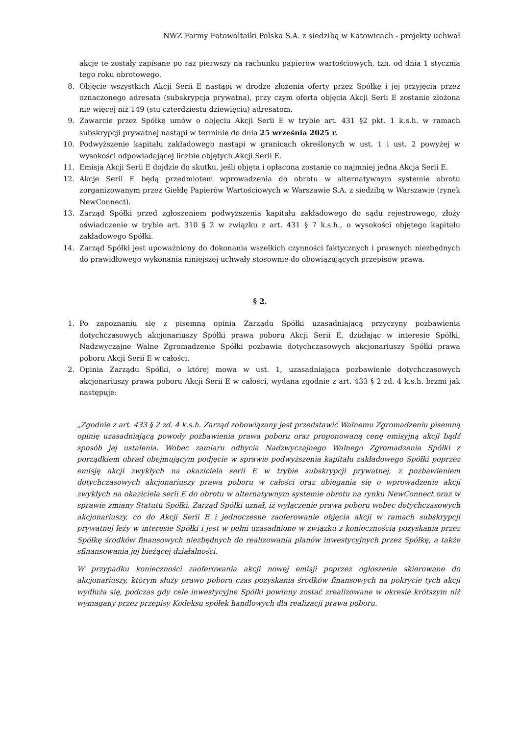NWZ Farmy Fotowoltaiki Polska S.A. z siedzibą w Katowicach - projekty uchwał
akcje te zostały zapisane po raz pierwszy na rachunku papierów wartościowych, tzn. od dnia 1 stycznia tego roku obrotowego.
8. Objęcie wszystkich Akcji Serii E nastąpi w drodze złożenia oferty przez Spółkę i jej przyjęcia przez oznaczonego adresata (subskrypcja prywatna), przy czym oferta objęcia Akcji Serii E zostanie złożona nie więcej niż 149 (stu czterdziestu dziewięciu) adresatom.
9. Zawarcie przez Spółkę umów o objęciu Akcji Serii E w trybie art. 431 §2 pkt. 1 k.s.h. w ramach subskrypcji prywatnej nastąpi w terminie do dnia 25 września 2025 r.
10. Podwyższenie kapitału zakładowego nastąpi w granicach określonych w ust. 1 i ust. 2 powyżej w wysokości odpowiadającej liczbie objętych Akcji Serii E.
11. Emisja Akcji Serii E dojdzie do skutku, jeśli objęta i opłacona zostanie co najmniej jedna Akcja Serii E.
12. Akcje Serii E będą przedmiotem wprowadzenia do obrotu w alternatywnym systemie obrotu zorganizowanym przez Giełdę Papierów Wartościowych w Warszawie S.A. z siedzibą w Warszawie (rynek NewConnect).
13. Zarząd Spółki przed zgłoszeniem podwyższenia kapitału zakładowego do sądu rejestrowego, złoży oświadczenie w trybie art. 310 § 2 w związku z art. 431 § 7 k.s.h., o wysokości objętego kapitału zakładowego Spółki.
14. Zarząd Spółki jest upoważniony do dokonania wszelkich czynności faktycznych i prawnych niezbędnych do prawidłowego wykonania niniejszej uchwały stosownie do obowiązujących przepisów prawa.
§ 2.
1. Po zapoznaniu się z pisemną opinią Zarządu Spółki uzasadniającą przyczyny pozbawienia dotychczasowych akcjonariuszy Spółki prawa poboru Akcji Serii E, działając w interesie Spółki, Nadzwyczajne Walne Zgromadzenie Spółki pozbawia dotychczasowych akcjonariuszy Spółki prawa poboru Akcji Serii E w całości.
2. Opinia Zarządu Spółki, o której mowa w ust. 1, uzasadniająca pozbawienie dotychczasowych akcjonariuszy prawa poboru Akcji Serii E w całości, wydana zgodnie z art. 433 § 2 zd. 4 k.s.h. brzmi jak następuje:
„Zgodnie z art. 433 § 2 zd. 4 k.s.h. Zarząd zobowiązany jest przedstawić Walnemu Zgromadzeniu pisemną opinię uzasadniającą powody pozbawienia prawa poboru oraz proponowaną cenę emisyjną akcji bądź sposób jej ustalenia. Wobec zamiaru odbycia Nadzwyczajnego Walnego Zgromadzenia Spółki z porządkiem obrad obejmującym podjęcie w sprawie podwyższenia kapitału zakładowego Spółki poprzez emisję akcji zwykłych na okaziciela serii E w trybie subskrypcji prywatnej, z pozbawieniem dotychczasowych akcjonariuszy prawa poboru w całości oraz ubiegania się o wprowadzenie akcji zwykłych na okaziciela serii E do obrotu w alternatywnym systemie obrotu na rynku NewConnect oraz w sprawie zmiany Statutu Spółki, Zarząd Spółki uznał, iż wyłączenie prawa poboru wobec dotychczasowych akcjonariuszy, co do Akcji Serii E i jednoczesne zaoferowanie objęcia akcji w ramach subskrypcji prywatnej leży w interesie Spółki i jest w pełni uzasadnione w związku z koniecznością pozyskania przez Spółkę środków finansowych niezbędnych do realizowania planów inwestycyjnych przez Spółkę, a także sfinansowania jej bieżącej działalności.
W przypadku konieczności zaoferowania akcji nowej emisji poprzez ogłoszenie skierowane do akcjonariuszy, którym służy prawo poboru czas pozyskania środków finansowych na pokrycie tych akcji wydłuża się, podczas gdy cele inwestycyjne Spółki powinny zostać zrealizowane w okresie krótszym niż wymagany przez przepisy Kodeksu spółek handlowych dla realizacji prawa poboru.